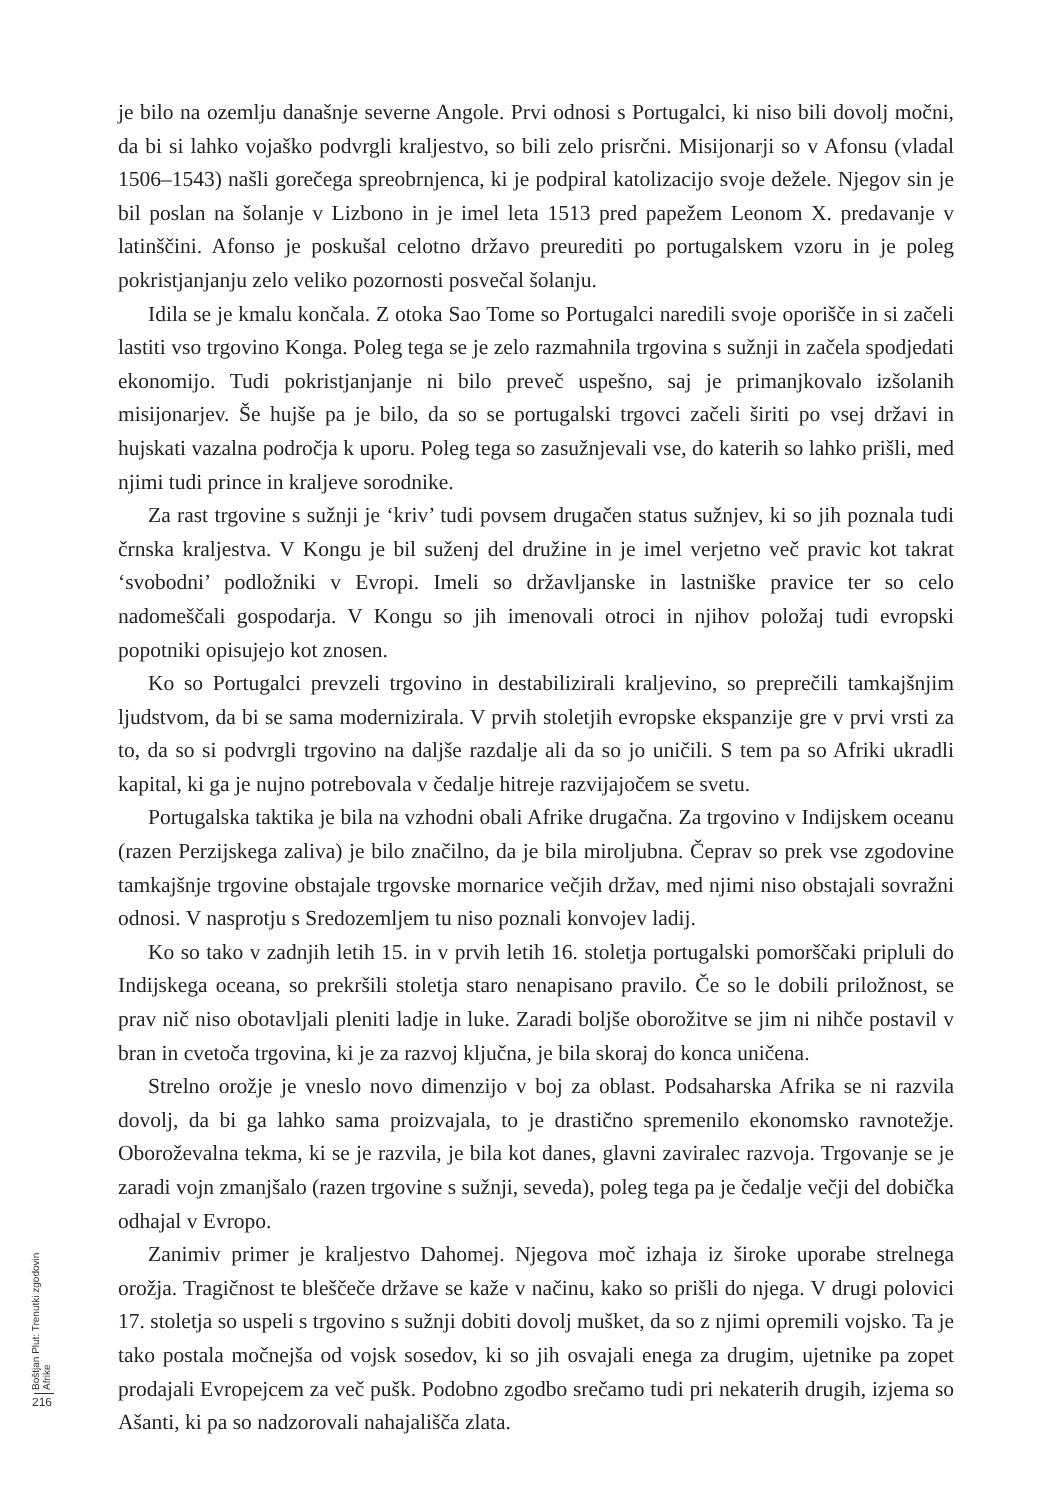je bilo na ozemlju današnje severne Angole. Prvi odnosi s Portugalci, ki niso bili dovolj močni, da bi si lahko vojaško podvrgli kraljestvo, so bili zelo prisrčni. Misijonarji so v Afonsu (vladal 1506–1543) našli gorečega spreobrnjenca, ki je podpiral katolizacijo svoje dežele. Njegov sin je bil poslan na šolanje v Lizbono in je imel leta 1513 pred papežem Leonom X. predavanje v latinščini. Afonso je poskušal celotno državo preurediti po portugalskem vzoru in je poleg pokristjanjanju zelo veliko pozornosti posvečal šolanju.
Idila se je kmalu končala. Z otoka Sao Tome so Portugalci naredili svoje oporišče in si začeli lastiti vso trgovino Konga. Poleg tega se je zelo razmahnila trgovina s sužnji in začela spodjedati ekonomijo. Tudi pokristjanjanje ni bilo preveč uspešno, saj je primanjkovalo izšolanih misijonarjev. Še hujše pa je bilo, da so se portugalski trgovci začeli širiti po vsej državi in hujskati vazalna področja k uporu. Poleg tega so zasužnjevali vse, do katerih so lahko prišli, med njimi tudi prince in kraljeve sorodnike.
Za rast trgovine s sužnji je ‘kriv’ tudi povsem drugačen status sužnjev, ki so jih poznala tudi črnska kraljestva. V Kongu je bil suženj del družine in je imel verjetno več pravic kot takrat ‘svobodni’ podložniki v Evropi. Imeli so državljanske in lastniške pravice ter so celo nadomeščali gospodarja. V Kongu so jih imenovali otroci in njihov položaj tudi evropski popotniki opisujejo kot znosen.
Ko so Portugalci prevzeli trgovino in destabilizirali kraljevino, so preprečili tamkajšnjim ljudstvom, da bi se sama modernizirala. V prvih stoletjih evropske ekspanzije gre v prvi vrsti za to, da so si podvrgli trgovino na daljše razdalje ali da so jo uničili. S tem pa so Afriki ukradli kapital, ki ga je nujno potrebovala v čedalje hitreje razvijajočem se svetu.
Portugalska taktika je bila na vzhodni obali Afrike drugačna. Za trgovino v Indijskem oceanu (razen Perzijskega zaliva) je bilo značilno, da je bila miroljubna. Čeprav so prek vse zgodovine tamkajšnje trgovine obstajale trgovske mornarice večjih držav, med njimi niso obstajali sovražni odnosi. V nasprotju s Sredozemljem tu niso poznali konvojev ladij.
Ko so tako v zadnjih letih 15. in v prvih letih 16. stoletja portugalski pomorščaki pripluli do Indijskega oceana, so prekršili stoletja staro nenapisano pravilo. Če so le dobili priložnost, se prav nič niso obotavljali pleniti ladje in luke. Zaradi boljše oborožitve se jim ni nihče postavil v bran in cvetoča trgovina, ki je za razvoj ključna, je bila skoraj do konca uničena.
Strelno orožje je vneslo novo dimenzijo v boj za oblast. Podsaharska Afrika se ni razvila dovolj, da bi ga lahko sama proizvajala, to je drastično spremenilo ekonomsko ravnotežje. Oboroževalna tekma, ki se je razvila, je bila kot danes, glavni zaviralec razvoja. Trgovanje se je zaradi vojn zmanjšalo (razen trgovine s sužnji, seveda), poleg tega pa je čedalje večji del dobička odhajal v Evropo.
Zanimiv primer je kraljestvo Dahomej. Njegova moč izhaja iz široke uporabe strelnega orožja. Tragičnost te bleščeče države se kaže v načinu, kako so prišli do njega. V drugi polovici 17. stoletja so uspeli s trgovino s sužnji dobiti dovolj mušket, da so z njimi opremili vojsko. Ta je tako postala močnejša od vojsk sosedov, ki so jih osvajali enega za drugim, ujetnike pa zopet prodajali Evropejcem za več pušk. Podobno zgodbo srečamo tudi pri nekaterih drugih, izjema so Ašanti, ki pa so nadzorovali nahajališča zlata.
Boštjan Plut: Trenutki zgodovin Afrike
216